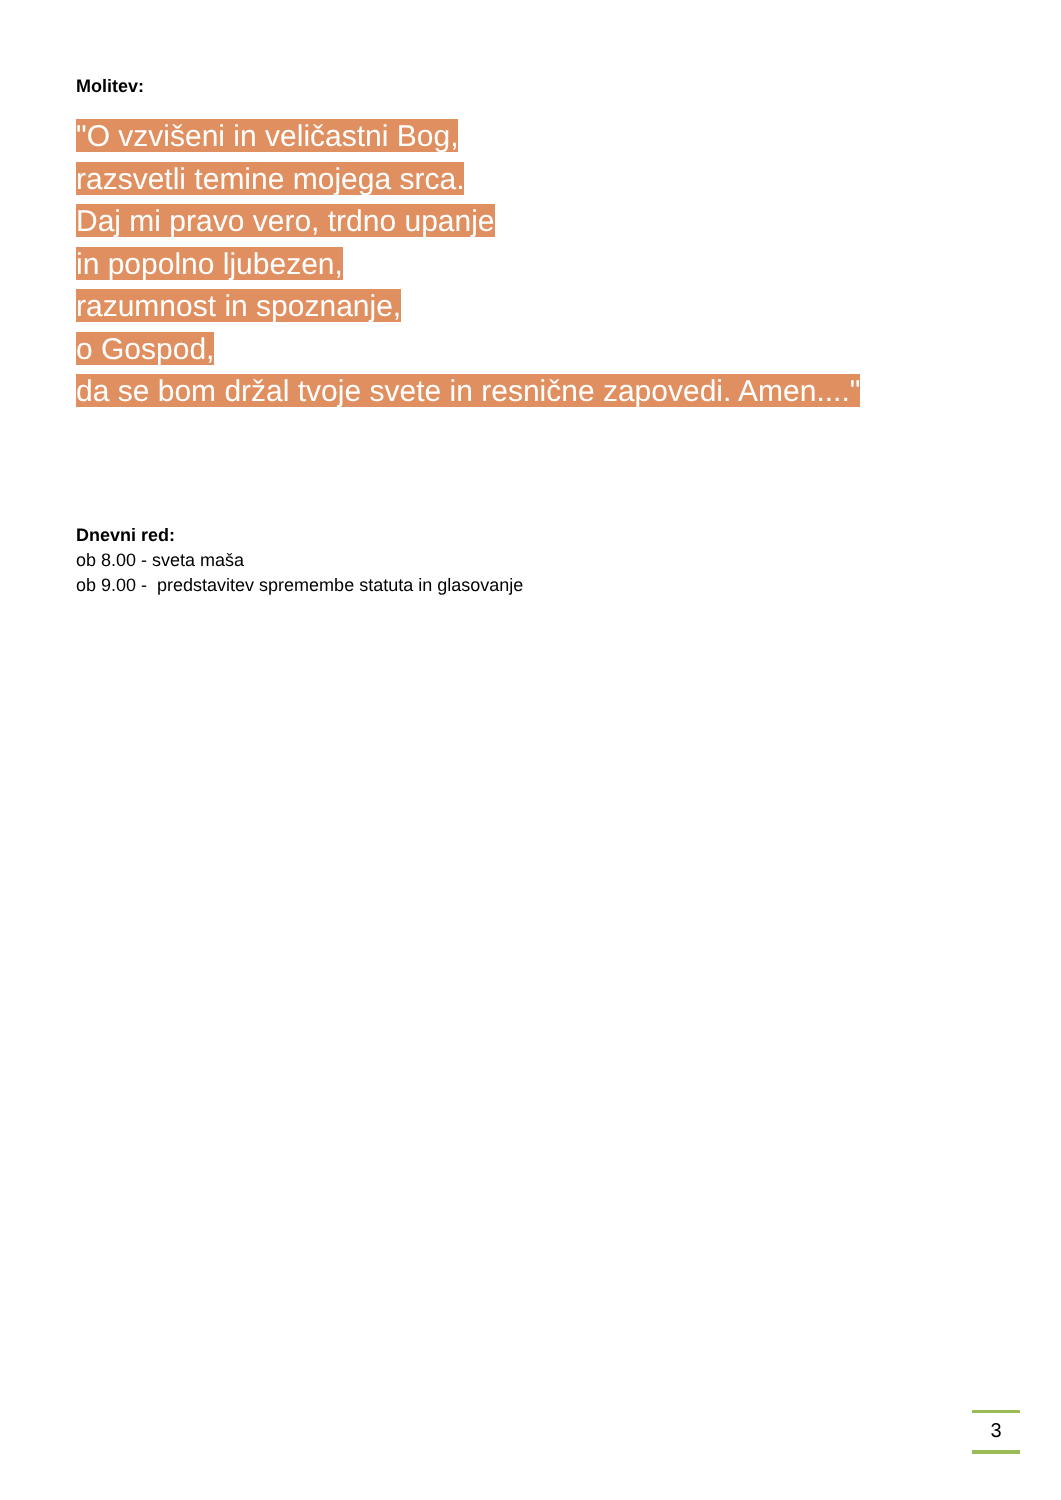Molitev:
"O vzvišeni in veličastni Bog,
razsvetli temine mojega srca.
Daj mi pravo vero, trdno upanje
in popolno ljubezen,
razumnost in spoznanje,
o Gospod,
da se bom držal tvoje svete in resnične zapovedi. Amen...."
Dnevni red:
ob 8.00 - sveta maša
ob 9.00 - predstavitev spremembe statuta in glasovanje
3